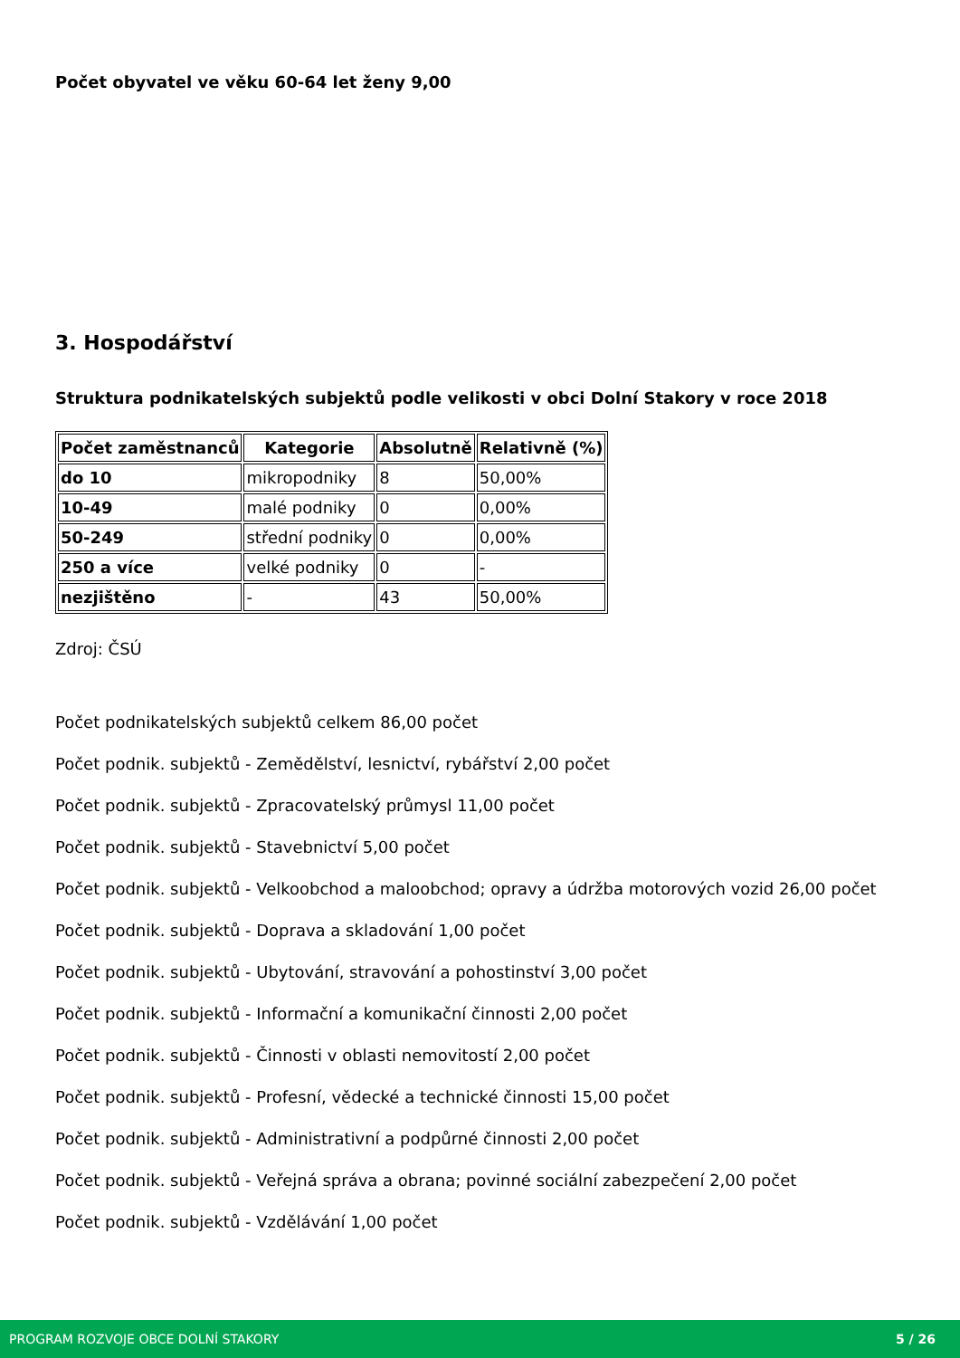Počet obyvatel ve věku 60-64 let ženy 9,00
3. Hospodářství
Struktura podnikatelských subjektů podle velikosti v obci Dolní Stakory v roce 2018
| Počet zaměstnanců | Kategorie | Absolutně | Relativně (%) |
| --- | --- | --- | --- |
| do 10 | mikropodniky | 8 | 50,00% |
| 10-49 | malé podniky | 0 | 0,00% |
| 50-249 | střední podniky | 0 | 0,00% |
| 250 a více | velké podniky | 0 | - |
| nezjištěno | - | 43 | 50,00% |
Zdroj: ČSÚ
Počet podnikatelských subjektů celkem 86,00 počet
Počet podnik. subjektů - Zemědělství, lesnictví, rybářství 2,00 počet
Počet podnik. subjektů - Zpracovatelský průmysl 11,00 počet
Počet podnik. subjektů - Stavebnictví 5,00 počet
Počet podnik. subjektů - Velkoobchod a maloobchod; opravy a údržba motorových vozid 26,00 počet
Počet podnik. subjektů - Doprava a skladování 1,00 počet
Počet podnik. subjektů - Ubytování, stravování a pohostinství 3,00 počet
Počet podnik. subjektů - Informační a komunikační činnosti 2,00 počet
Počet podnik. subjektů - Činnosti v oblasti nemovitostí 2,00 počet
Počet podnik. subjektů - Profesní, vědecké a technické činnosti 15,00 počet
Počet podnik. subjektů - Administrativní a podpůrné činnosti 2,00 počet
Počet podnik. subjektů - Veřejná správa a obrana; povinné sociální zabezpečení 2,00 počet
Počet podnik. subjektů - Vzdělávání 1,00 počet
PROGRAM ROZVOJE OBCE DOLNÍ STAKORY 5 / 26